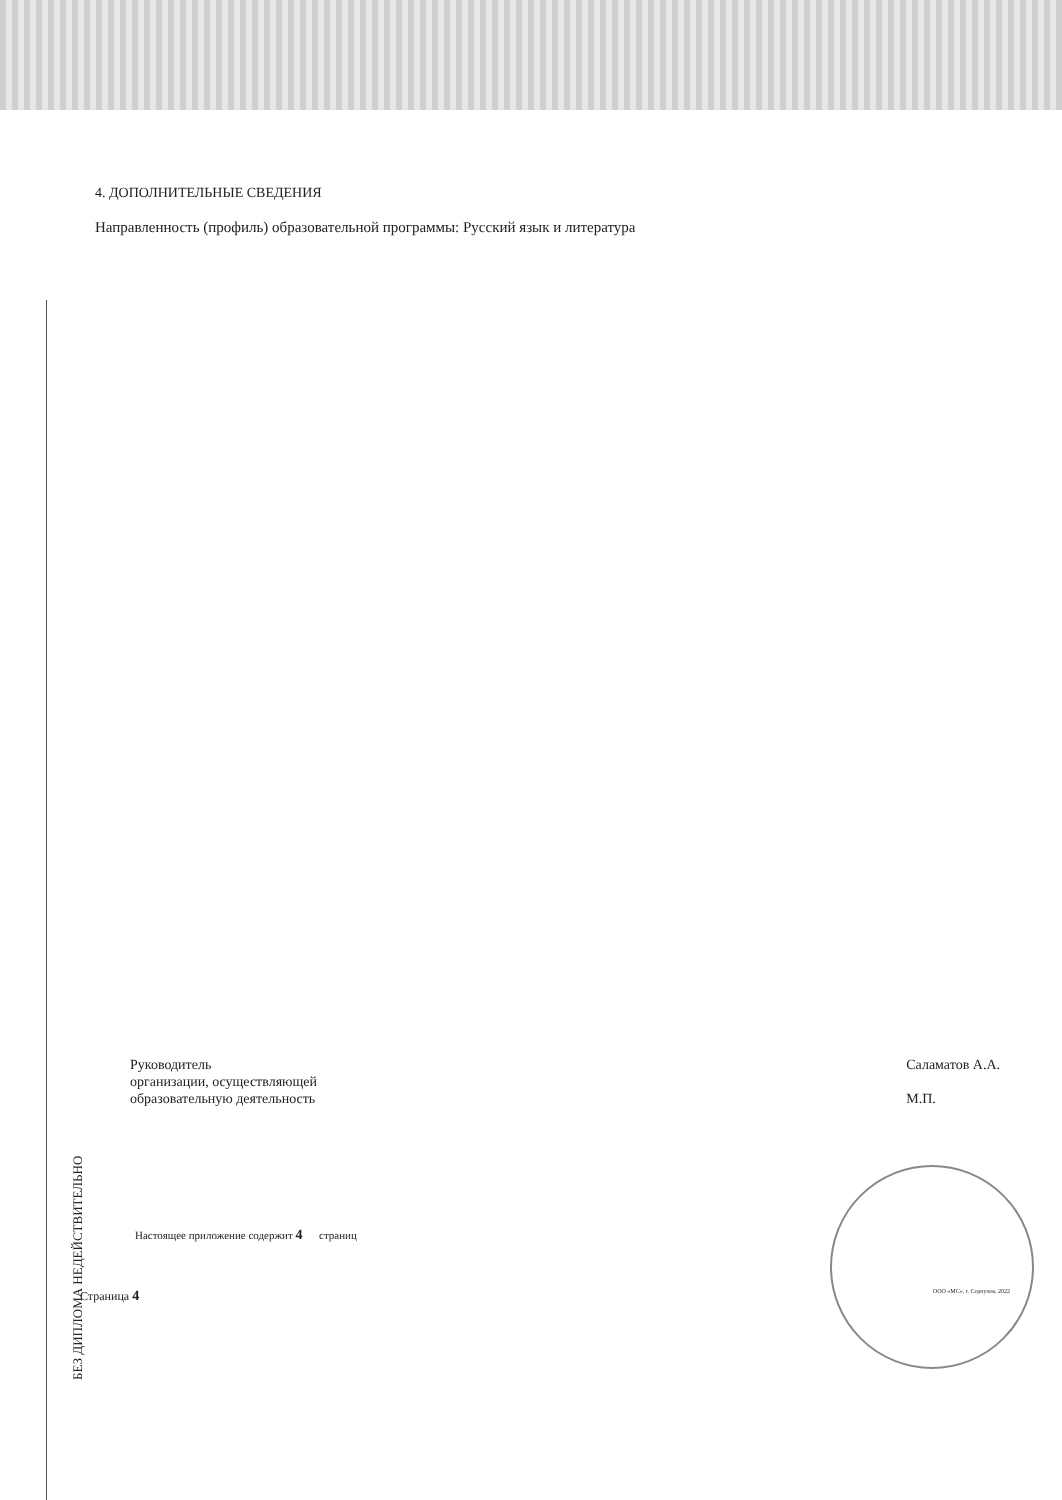БЕЗ ДИПЛОМА НЕДЕЙСТВИТЕЛЬНО
4. ДОПОЛНИТЕЛЬНЫЕ СВЕДЕНИЯ
Направленность (профиль) образовательной программы: Русский язык и литература
Руководитель
организации, осуществляющей
образовательную деятельность
Саламатов А.А.
М.П.
Настоящее приложение содержит 4 страниц
Страница 4 ООО «МС», г. Серпухов, 2022